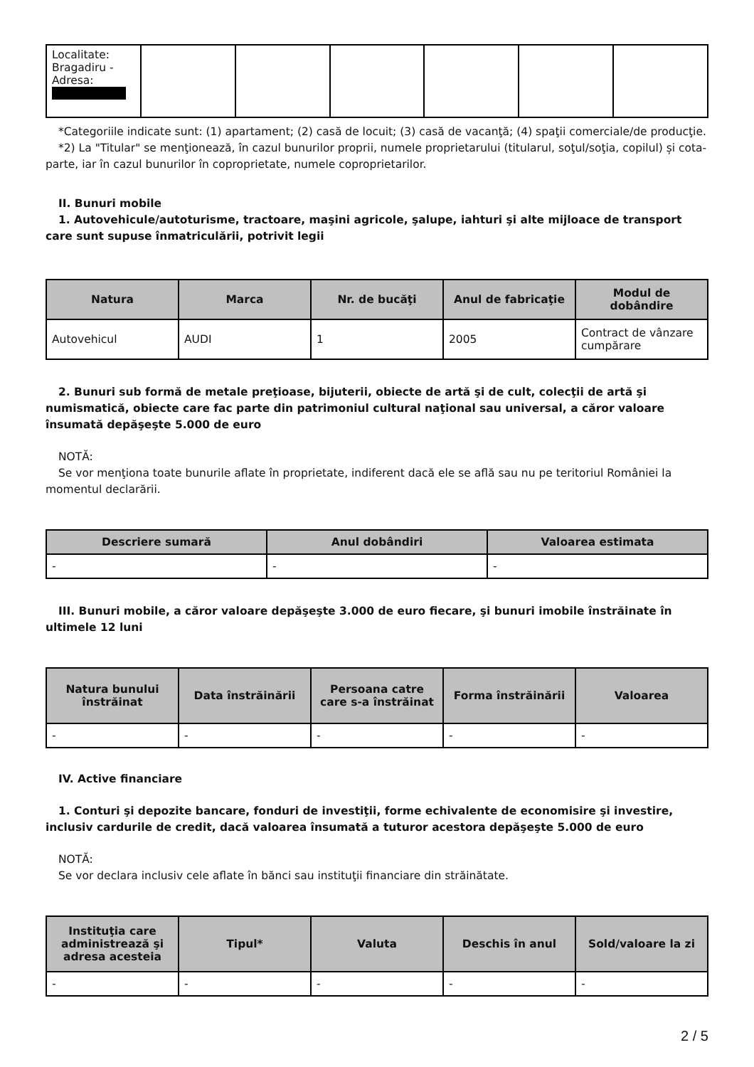| Localitate: Bragadiru - Adresa: | | | | | | |
*Categoriile indicate sunt: (1) apartament; (2) casă de locuit; (3) casă de vacanţă; (4) spaţii comerciale/de producţie.
*2) La "Titular" se menţionează, în cazul bunurilor proprii, numele proprietarului (titularul, soţul/soţia, copilul) și cota-parte, iar în cazul bunurilor în coproprietate, numele coproprietarilor.
II. Bunuri mobile
1. Autovehicule/autoturisme, tractoare, maşini agricole, şalupe, iahturi şi alte mijloace de transport care sunt supuse înmatriculării, potrivit legii
| Natura | Marca | Nr. de bucăţi | Anul de fabricaţie | Modul de dobândire |
| --- | --- | --- | --- | --- |
| Autovehicul | AUDI | 1 | 2005 | Contract de vânzare cumpărare |
2. Bunuri sub formă de metale preţioase, bijuterii, obiecte de artă şi de cult, colecţii de artă şi numismatică, obiecte care fac parte din patrimoniul cultural naţional sau universal, a căror valoare însumată depăşeşte 5.000 de euro
NOTĂ:
Se vor menţiona toate bunurile aflate în proprietate, indiferent dacă ele se află sau nu pe teritoriul României la momentul declarării.
| Descriere sumară | Anul dobândiri | Valoarea estimata |
| --- | --- | --- |
| - | - | - |
III. Bunuri mobile, a căror valoare depăşeşte 3.000 de euro fiecare, şi bunuri imobile înstrăinate în ultimele 12 luni
| Natura bunului înstrăinat | Data înstrăinării | Persoana catre care s-a înstrăinat | Forma înstrăinării | Valoarea |
| --- | --- | --- | --- | --- |
| - | - | - | - | - |
IV. Active financiare
1. Conturi şi depozite bancare, fonduri de investiţii, forme echivalente de economisire şi investire, inclusiv cardurile de credit, dacă valoarea însumată a tuturor acestora depăşeşte 5.000 de euro
NOTĂ:
Se vor declara inclusiv cele aflate în bănci sau instituţii financiare din străinătate.
| Instituţia care administrează şi adresa acesteia | Tipul* | Valuta | Deschis în anul | Sold/valoare la zi |
| --- | --- | --- | --- | --- |
| - | - | - | - | - |
2 / 5